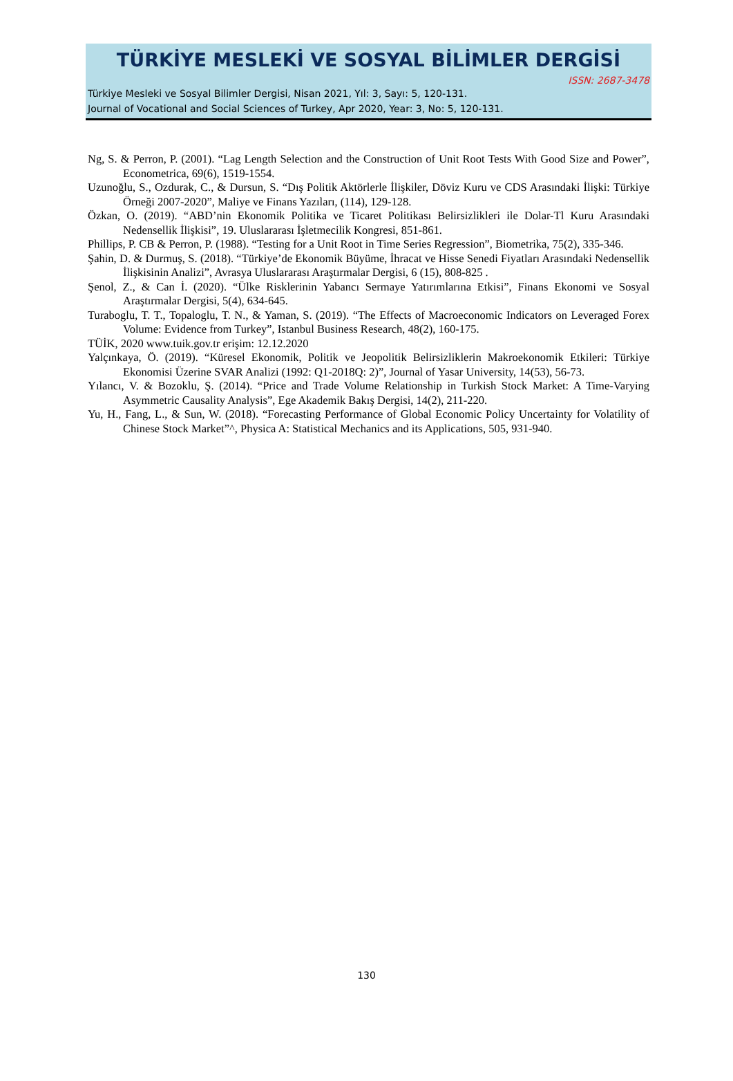TÜRKİYE MESLEKİ VE SOSYAL BİLİMLER DERGİSİ
ISSN: 2687-3478
Türkiye Mesleki ve Sosyal Bilimler Dergisi, Nisan 2021, Yıl: 3, Sayı: 5, 120-131.
Journal of Vocational and Social Sciences of Turkey, Apr 2020, Year: 3, No: 5, 120-131.
Ng, S. & Perron, P. (2001). “Lag Length Selection and the Construction of Unit Root Tests With Good Size and Power”, Econometrica, 69(6), 1519-1554.
Uzunoğlu, S., Ozdurak, C., & Dursun, S. “Dış Politik Aktörlerle İlişkiler, Döviz Kuru ve CDS Arasındaki İlişki: Türkiye Örneği 2007-2020”, Maliye ve Finans Yazıları, (114), 129-128.
Özkan, O. (2019). “ABD’nin Ekonomik Politika ve Ticaret Politikası Belirsizlikleri ile Dolar-Tl Kuru Arasındaki Nedensellik İlişkisi”, 19. Uluslararası İşletmecilik Kongresi, 851-861.
Phillips, P. CB & Perron, P. (1988). “Testing for a Unit Root in Time Series Regression”, Biometrika, 75(2), 335-346.
Şahin, D. & Durmuş, S. (2018). “Türkiye’de Ekonomik Büyüme, İhracat ve Hisse Senedi Fiyatları Arasındaki Nedensellik İlişkisinin Analizi”, Avrasya Uluslararası Araştırmalar Dergisi, 6 (15), 808-825 .
Şenol, Z., & Can İ. (2020). “Ülke Risklerinin Yabancı Sermaye Yatırımlarına Etkisi”, Finans Ekonomi ve Sosyal Araştırmalar Dergisi, 5(4), 634-645.
Turaboglu, T. T., Topaloglu, T. N., & Yaman, S. (2019). “The Effects of Macroeconomic Indicators on Leveraged Forex Volume: Evidence from Turkey”, Istanbul Business Research, 48(2), 160-175.
TÜİK, 2020 www.tuik.gov.tr erişim: 12.12.2020
Yalçınkaya, Ö. (2019). “Küresel Ekonomik, Politik ve Jeopolitik Belirsizliklerin Makroekonomik Etkileri: Türkiye Ekonomisi Üzerine SVAR Analizi (1992: Q1-2018Q: 2)”, Journal of Yasar University, 14(53), 56-73.
Yılancı, V. & Bozoklu, Ş. (2014). “Price and Trade Volume Relationship in Turkish Stock Market: A Time-Varying Asymmetric Causality Analysis”, Ege Akademik Bakış Dergisi, 14(2), 211-220.
Yu, H., Fang, L., & Sun, W. (2018). “Forecasting Performance of Global Economic Policy Uncertainty for Volatility of Chinese Stock Market”^, Physica A: Statistical Mechanics and its Applications, 505, 931-940.
130